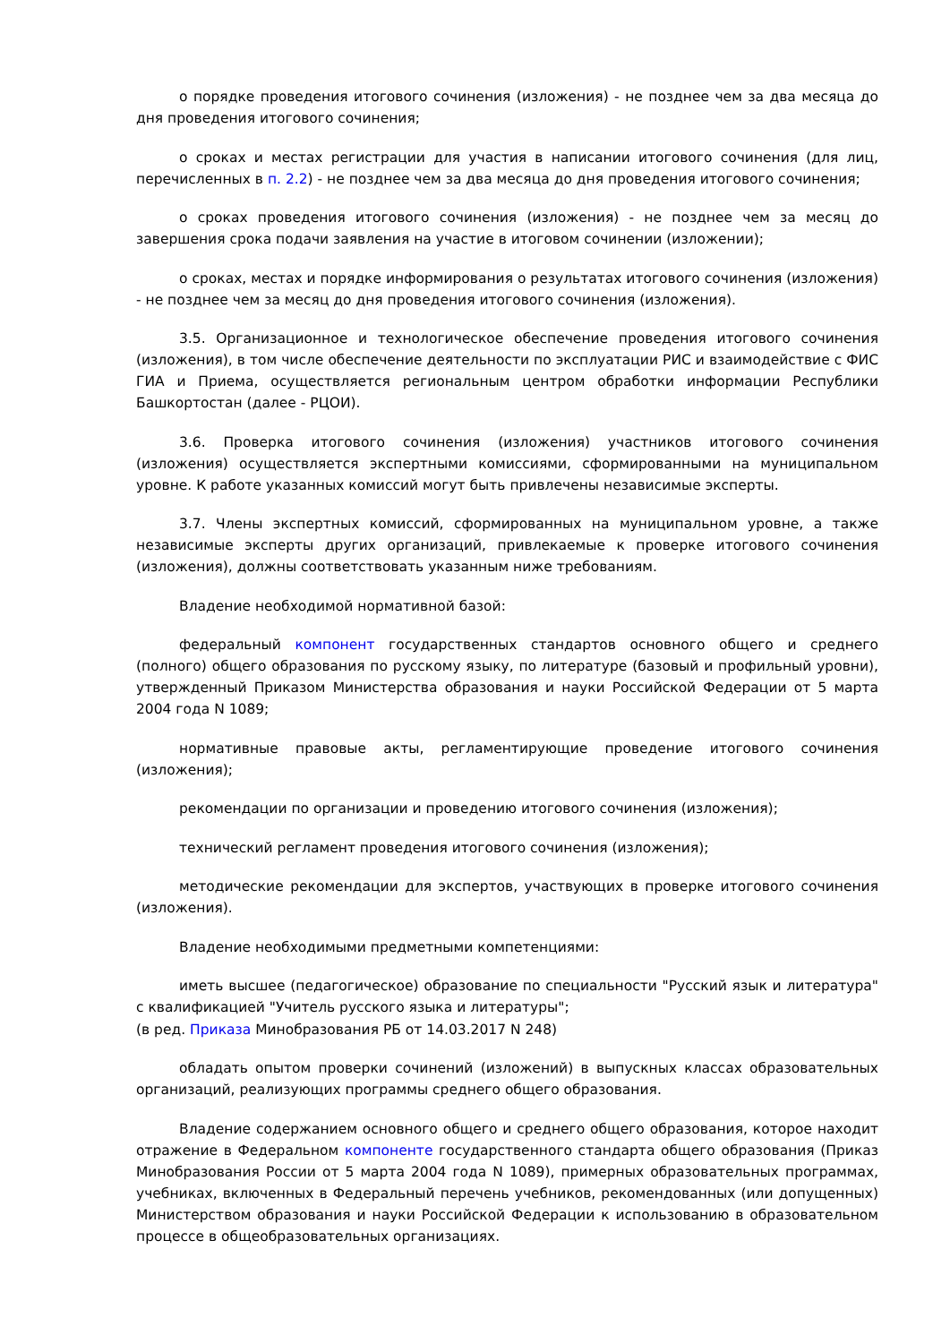о порядке проведения итогового сочинения (изложения) - не позднее чем за два месяца до дня проведения итогового сочинения;
о сроках и местах регистрации для участия в написании итогового сочинения (для лиц, перечисленных в п. 2.2) - не позднее чем за два месяца до дня проведения итогового сочинения;
о сроках проведения итогового сочинения (изложения) - не позднее чем за месяц до завершения срока подачи заявления на участие в итоговом сочинении (изложении);
о сроках, местах и порядке информирования о результатах итогового сочинения (изложения) - не позднее чем за месяц до дня проведения итогового сочинения (изложения).
3.5. Организационное и технологическое обеспечение проведения итогового сочинения (изложения), в том числе обеспечение деятельности по эксплуатации РИС и взаимодействие с ФИС ГИА и Приема, осуществляется региональным центром обработки информации Республики Башкортостан (далее - РЦОИ).
3.6. Проверка итогового сочинения (изложения) участников итогового сочинения (изложения) осуществляется экспертными комиссиями, сформированными на муниципальном уровне. К работе указанных комиссий могут быть привлечены независимые эксперты.
3.7. Члены экспертных комиссий, сформированных на муниципальном уровне, а также независимые эксперты других организаций, привлекаемые к проверке итогового сочинения (изложения), должны соответствовать указанным ниже требованиям.
Владение необходимой нормативной базой:
федеральный компонент государственных стандартов основного общего и среднего (полного) общего образования по русскому языку, по литературе (базовый и профильный уровни), утвержденный Приказом Министерства образования и науки Российской Федерации от 5 марта 2004 года N 1089;
нормативные правовые акты, регламентирующие проведение итогового сочинения (изложения);
рекомендации по организации и проведению итогового сочинения (изложения);
технический регламент проведения итогового сочинения (изложения);
методические рекомендации для экспертов, участвующих в проверке итогового сочинения (изложения).
Владение необходимыми предметными компетенциями:
иметь высшее (педагогическое) образование по специальности "Русский язык и литература" с квалификацией "Учитель русского языка и литературы";
(в ред. Приказа Минобразования РБ от 14.03.2017 N 248)
обладать опытом проверки сочинений (изложений) в выпускных классах образовательных организаций, реализующих программы среднего общего образования.
Владение содержанием основного общего и среднего общего образования, которое находит отражение в Федеральном компоненте государственного стандарта общего образования (Приказ Минобразования России от 5 марта 2004 года N 1089), примерных образовательных программах, учебниках, включенных в Федеральный перечень учебников, рекомендованных (или допущенных) Министерством образования и науки Российской Федерации к использованию в образовательном процессе в общеобразовательных организациях.